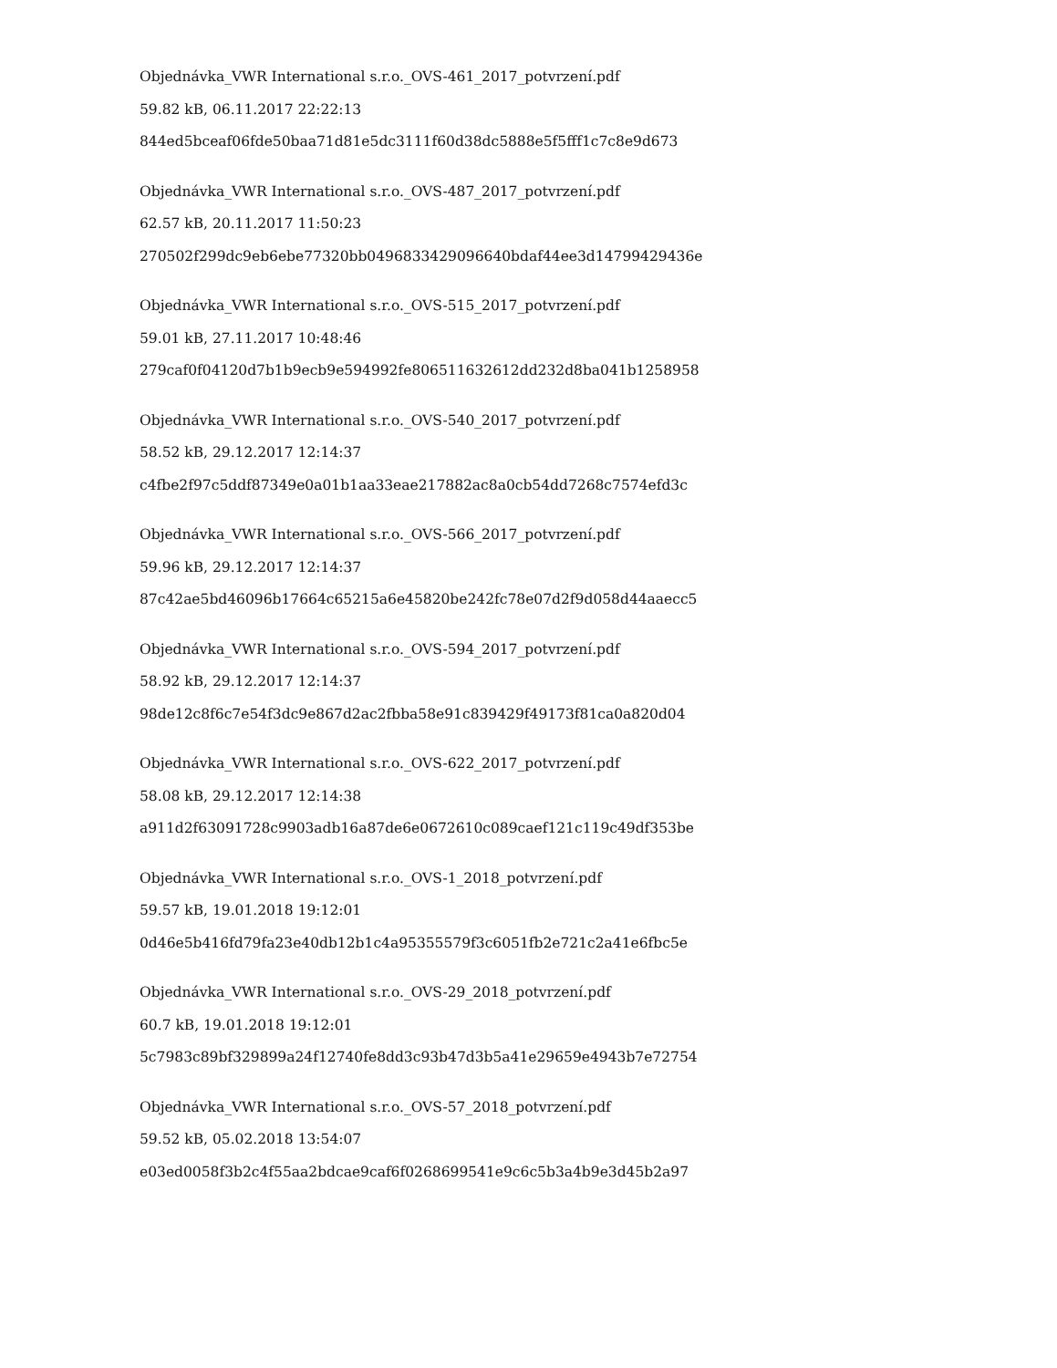Objednávka_VWR International s.r.o._OVS-461_2017_potvrzení.pdf
59.82 kB, 06.11.2017 22:22:13
844ed5bceaf06fde50baa71d81e5dc3111f60d38dc5888e5f5fff1c7c8e9d673
Objednávka_VWR International s.r.o._OVS-487_2017_potvrzení.pdf
62.57 kB, 20.11.2017 11:50:23
270502f299dc9eb6ebe77320bb0496833429096640bdaf44ee3d14799429436e
Objednávka_VWR International s.r.o._OVS-515_2017_potvrzení.pdf
59.01 kB, 27.11.2017 10:48:46
279caf0f04120d7b1b9ecb9e594992fe806511632612dd232d8ba041b1258958
Objednávka_VWR International s.r.o._OVS-540_2017_potvrzení.pdf
58.52 kB, 29.12.2017 12:14:37
c4fbe2f97c5ddf87349e0a01b1aa33eae217882ac8a0cb54dd7268c7574efd3c
Objednávka_VWR International s.r.o._OVS-566_2017_potvrzení.pdf
59.96 kB, 29.12.2017 12:14:37
87c42ae5bd46096b17664c65215a6e45820be242fc78e07d2f9d058d44aaecc5
Objednávka_VWR International s.r.o._OVS-594_2017_potvrzení.pdf
58.92 kB, 29.12.2017 12:14:37
98de12c8f6c7e54f3dc9e867d2ac2fbba58e91c839429f49173f81ca0a820d04
Objednávka_VWR International s.r.o._OVS-622_2017_potvrzení.pdf
58.08 kB, 29.12.2017 12:14:38
a911d2f63091728c9903adb16a87de6e0672610c089caef121c119c49df353be
Objednávka_VWR International s.r.o._OVS-1_2018_potvrzení.pdf
59.57 kB, 19.01.2018 19:12:01
0d46e5b416fd79fa23e40db12b1c4a95355579f3c6051fb2e721c2a41e6fbc5e
Objednávka_VWR International s.r.o._OVS-29_2018_potvrzení.pdf
60.7 kB, 19.01.2018 19:12:01
5c7983c89bf329899a24f12740fe8dd3c93b47d3b5a41e29659e4943b7e72754
Objednávka_VWR International s.r.o._OVS-57_2018_potvrzení.pdf
59.52 kB, 05.02.2018 13:54:07
e03ed0058f3b2c4f55aa2bdcae9caf6f0268699541e9c6c5b3a4b9e3d45b2a97